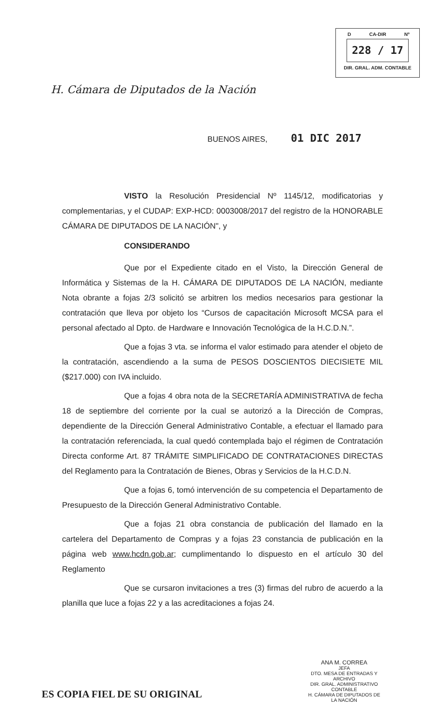D CA-DIR Nº
228 / 17
DIR. GRAL. ADM. CONTABLE
H. Cámara de Diputados de la Nación
BUENOS AIRES, 01 DIC 2017
VISTO la Resolución Presidencial Nº 1145/12, modificatorias y complementarias, y el CUDAP: EXP-HCD: 0003008/2017 del registro de la HONORABLE CÁMARA DE DIPUTADOS DE LA NACIÓN", y
CONSIDERANDO
Que por el Expediente citado en el Visto, la Dirección General de Informática y Sistemas de la H. CÁMARA DE DIPUTADOS DE LA NACIÓN, mediante Nota obrante a fojas 2/3 solicitó se arbitren los medios necesarios para gestionar la contratación que lleva por objeto los “Cursos de capacitación Microsoft MCSA para el personal afectado al Dpto. de Hardware e Innovación Tecnológica de la H.C.D.N.”.
Que a fojas 3 vta. se informa el valor estimado para atender el objeto de la contratación, ascendiendo a la suma de PESOS DOSCIENTOS DIECISIETE MIL ($217.000) con IVA incluido.
Que a fojas 4 obra nota de la SECRETARÍA ADMINISTRATIVA de fecha 18 de septiembre del corriente por la cual se autorizó a la Dirección de Compras, dependiente de la Dirección General Administrativo Contable, a efectuar el llamado para la contratación referenciada, la cual quedó contemplada bajo el régimen de Contratación Directa conforme Art. 87 TRÁMITE SIMPLIFICADO DE CONTRATACIONES DIRECTAS del Reglamento para la Contratación de Bienes, Obras y Servicios de la H.C.D.N.
Que a fojas 6, tomó intervención de su competencia el Departamento de Presupuesto de la Dirección General Administrativo Contable.
Que a fojas 21 obra constancia de publicación del llamado en la cartelera del Departamento de Compras y a fojas 23 constancia de publicación en la página web www.hcdn.gob.ar; cumplimentando lo dispuesto en el artículo 30 del Reglamento
Que se cursaron invitaciones a tres (3) firmas del rubro de acuerdo a la planilla que luce a fojas 22 y a las acreditaciones a fojas 24.
ANA M. CORREA
JEFA
DTO. MESA DE ENTRADAS Y ARCHIVO
DIR. GRAL. ADMINISTRATIVO CONTABLE
H. CÁMARA DE DIPUTADOS DE LA NACIÓN
ES COPIA FIEL DE SU ORIGINAL